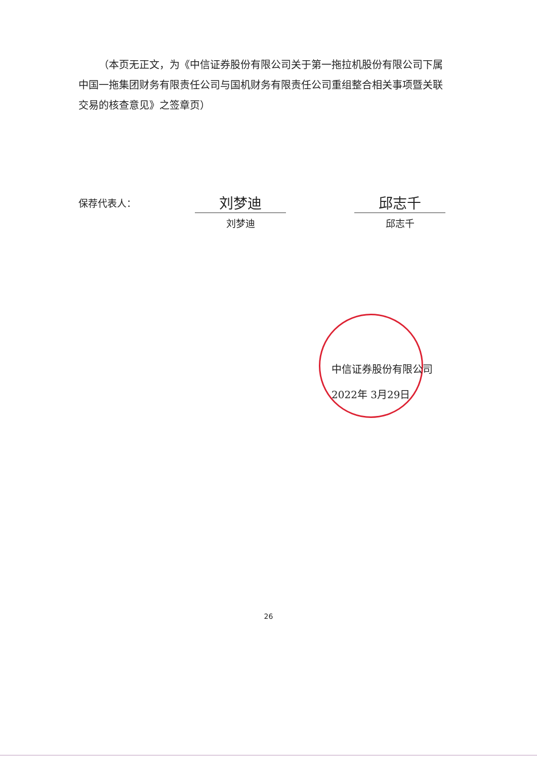（本页无正文，为《中信证券股份有限公司关于第一拖拉机股份有限公司下属中国一拖集团财务有限责任公司与国机财务有限责任公司重组整合相关事项暨关联交易的核查意见》之签章页）
保荐代表人：
刘梦迪
刘梦迪
邱志千
邱志千
中信证券股份有限公司
2022年 3月29日
26